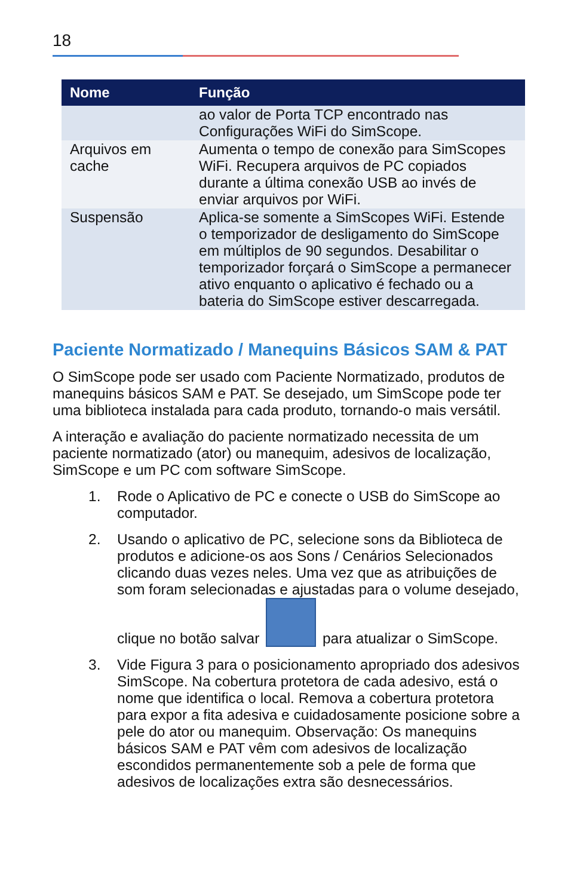18
| Nome | Função |
| --- | --- |
| | ao valor de Porta TCP encontrado nas Configurações WiFi do SimScope. |
| Arquivos em cache | Aumenta o tempo de conexão para SimScopes WiFi. Recupera arquivos de PC copiados durante a última conexão USB ao invés de enviar arquivos por WiFi. |
| Suspensão | Aplica-se somente a SimScopes WiFi. Estende o temporizador de desligamento do SimScope em múltiplos de 90 segundos. Desabilitar o temporizador forçará o SimScope a permanecer ativo enquanto o aplicativo é fechado ou a bateria do SimScope estiver descarregada. |
Paciente Normatizado / Manequins Básicos SAM & PAT
O SimScope pode ser usado com Paciente Normatizado, produtos de manequins básicos SAM e PAT. Se desejado, um SimScope pode ter uma biblioteca instalada para cada produto, tornando-o mais versátil.
A interação e avaliação do paciente normatizado necessita de um paciente normatizado (ator) ou manequim, adesivos de localização, SimScope e um PC com software SimScope.
1. Rode o Aplicativo de PC e conecte o USB do SimScope ao computador.
2. Usando o aplicativo de PC, selecione sons da Biblioteca de produtos e adicione-os aos Sons / Cenários Selecionados clicando duas vezes neles. Uma vez que as atribuições de som foram selecionadas e ajustadas para o volume desejado, clique no botão salvar para atualizar o SimScope.
3. Vide Figura 3 para o posicionamento apropriado dos adesivos SimScope. Na cobertura protetora de cada adesivo, está o nome que identifica o local. Remova a cobertura protetora para expor a fita adesiva e cuidadosamente posicione sobre a pele do ator ou manequim. Observação: Os manequins básicos SAM e PAT vêm com adesivos de localização escondidos permanentemente sob a pele de forma que adesivos de localizações extra são desnecessários.